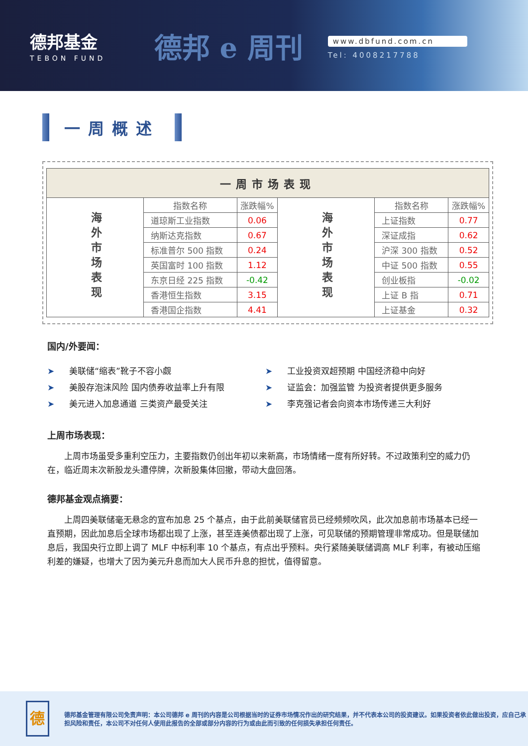德邦基金
TEBON FUND
德邦 e 周刊
www.dbfund.com.cn
Tel: 4008217788
一周概述
| 一周市场表现 | | | | | |
| 海外市场表现 | 指数名称 | 涨跌幅% | 海外市场表现 | 指数名称 | 涨跌幅% |
| | 道琼斯工业指数 | 0.06 | | 上证指数 | 0.77 |
| | 纳斯达克指数 | 0.67 | | 深证成指 | 0.62 |
| | 标准普尔 500 指数 | 0.24 | | 沪深 300 指数 | 0.52 |
| | 英国富时 100 指数 | 1.12 | | 中证 500 指数 | 0.55 |
| | 东京日经 225 指数 | -0.42 | | 创业板指 | -0.02 |
| | 香港恒生指数 | 3.15 | | 上证 B 指 | 0.71 |
| | 香港国企指数 | 4.41 | | 上证基金 | 0.32 |
国内/外要闻：
➤ 美联储“缩表”靴子不容小觑
➤ 美股存泡沫风险 国内债券收益率上升有限
➤ 美元进入加息通道 三类资产最受关注
➤ 工业投资双超预期 中国经济稳中向好
➤ 证监会：加强监管 为投资者提供更多服务
➤ 李克强记者会向资本市场传递三大利好
上周市场表现：
上周市场虽受多重利空压力，主要指数仍创出年初以来新高，市场情绪一度有所好转。不过政策利空的威力仍在，临近周末次新股龙头遭停牌，次新股集体回撤，带动大盘回落。
德邦基金观点摘要：
上周四美联储毫无悬念的宣布加息 25 个基点，由于此前美联储官员已经频频吹风，此次加息前市场基本已经一直预期，因此加息后全球市场都出现了上涨，甚至连美债都出现了上涨，可见联储的预期管理非常成功。但是联储加息后，我国央行立即上调了 MLF 中标利率 10 个基点，有点出乎预料。央行紧随美联储调高 MLF 利率，有被动压缩利差的嫌疑，也增大了因为美元升息而加大人民币升息的担忧，值得留意。
德
德邦基金管理有限公司免责声明：本公司德邦 e 周刊的内容是公司根据当时的证券市场情况作出的研究结果，并不代表本公司的投资建议。如果投资者依此做出投资，应自己承担风险和责任，本公司不对任何人使用此报告的全部或部分内容的行为或由此而引致的任何损失承担任何责任。